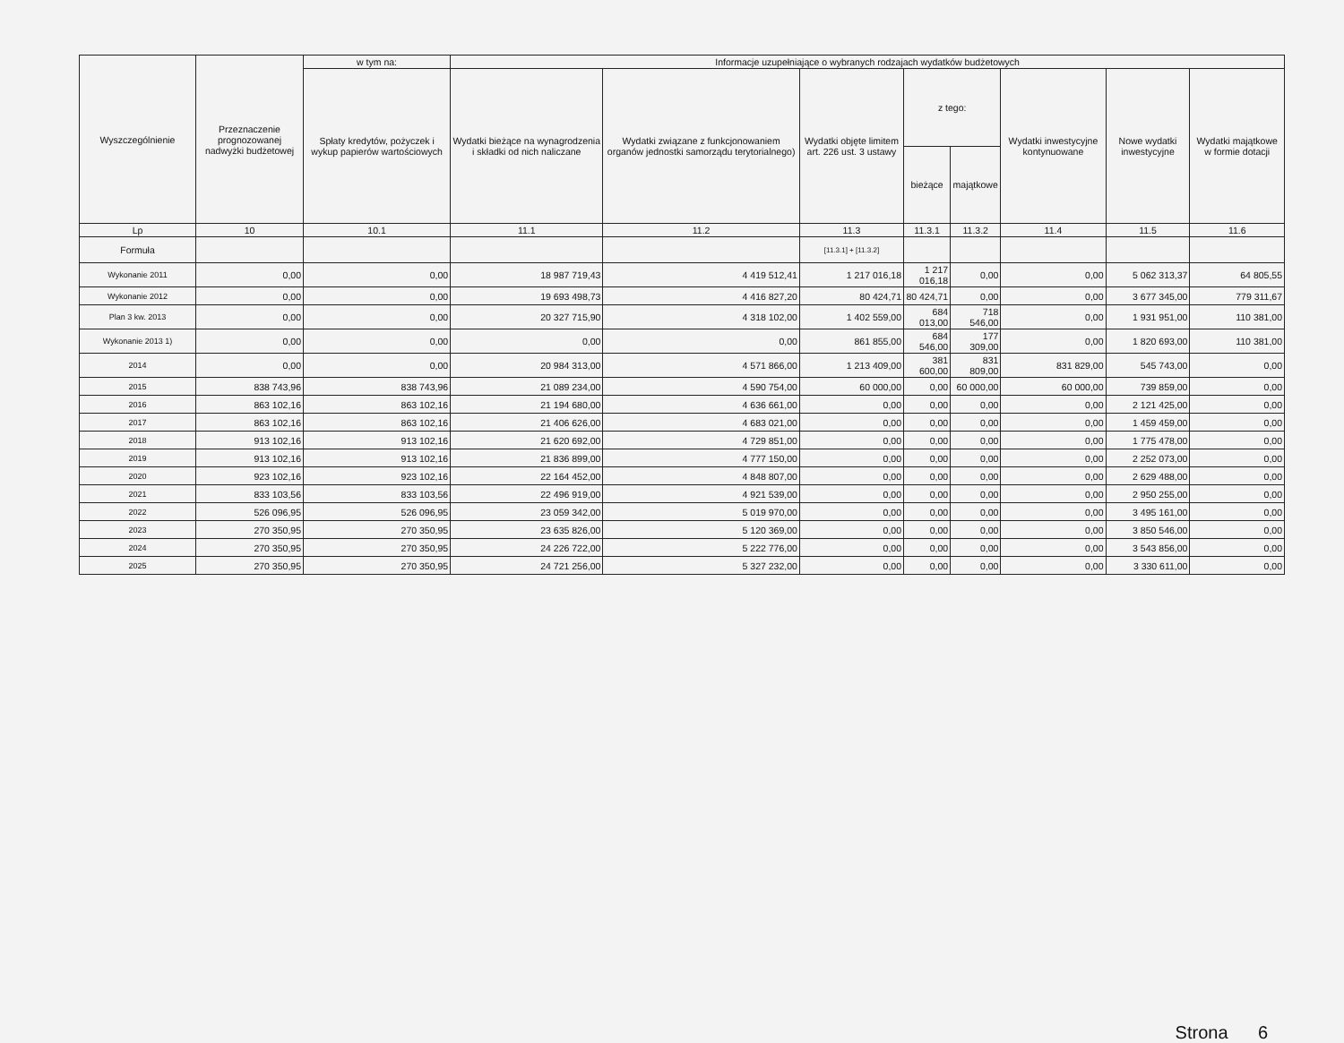| Wyszczególnienie | Przeznaczenie prognozowanej nadwyżki budżetowej | w tym na: | Informacje uzupełniające o wybranych rodzajach wydatków budżetowych | | | | | | | |
| --- | --- | --- | --- | --- | --- | --- | --- | --- | --- | --- |
| | | Spłaty kredytów, pożyczek i wykup papierów wartościowych | Wydatki bieżące na wynagrodzenia i składki od nich naliczane | Wydatki związane z funkcjonowaniem organów jednostki samorządu terytorialnego) | Wydatki objęte limitem art. 226 ust. 3 ustawy | z tego: | | Wydatki inwestycyjne kontynuowane | Nowe wydatki inwestycyjne | Wydatki majątkowe w formie dotacji |
| | | | | | | bieżące | majątkowe | | | |
| Lp | 10 | 10.1 | 11.1 | 11.2 | 11.3 | 11.3.1 | 11.3.2 | 11.4 | 11.5 | 11.6 |
| Formuła | | | | | [11.3.1] + [11.3.2] | | | | | |
| Wykonanie 2011 | 0,00 | 0,00 | 18 987 719,43 | 4 419 512,41 | 1 217 016,18 | 1 217 016,18 | 0,00 | 0,00 | 5 062 313,37 | 64 805,55 |
| Wykonanie 2012 | 0,00 | 0,00 | 19 693 498,73 | 4 416 827,20 | 80 424,71 | 80 424,71 | 0,00 | 0,00 | 3 677 345,00 | 779 311,67 |
| Plan 3 kw. 2013 | 0,00 | 0,00 | 20 327 715,90 | 4 318 102,00 | 1 402 559,00 | 684 013,00 | 718 546,00 | 0,00 | 1 931 951,00 | 110 381,00 |
| Wykonanie 2013 1) | 0,00 | 0,00 | 0,00 | 0,00 | 861 855,00 | 684 546,00 | 177 309,00 | 0,00 | 1 820 693,00 | 110 381,00 |
| 2014 | 0,00 | 0,00 | 20 984 313,00 | 4 571 866,00 | 1 213 409,00 | 381 600,00 | 831 809,00 | 831 829,00 | 545 743,00 | 0,00 |
| 2015 | 838 743,96 | 838 743,96 | 21 089 234,00 | 4 590 754,00 | 60 000,00 | 0,00 | 60 000,00 | 60 000,00 | 739 859,00 | 0,00 |
| 2016 | 863 102,16 | 863 102,16 | 21 194 680,00 | 4 636 661,00 | 0,00 | 0,00 | 0,00 | 0,00 | 2 121 425,00 | 0,00 |
| 2017 | 863 102,16 | 863 102,16 | 21 406 626,00 | 4 683 021,00 | 0,00 | 0,00 | 0,00 | 0,00 | 1 459 459,00 | 0,00 |
| 2018 | 913 102,16 | 913 102,16 | 21 620 692,00 | 4 729 851,00 | 0,00 | 0,00 | 0,00 | 0,00 | 1 775 478,00 | 0,00 |
| 2019 | 913 102,16 | 913 102,16 | 21 836 899,00 | 4 777 150,00 | 0,00 | 0,00 | 0,00 | 0,00 | 2 252 073,00 | 0,00 |
| 2020 | 923 102,16 | 923 102,16 | 22 164 452,00 | 4 848 807,00 | 0,00 | 0,00 | 0,00 | 0,00 | 2 629 488,00 | 0,00 |
| 2021 | 833 103,56 | 833 103,56 | 22 496 919,00 | 4 921 539,00 | 0,00 | 0,00 | 0,00 | 0,00 | 2 950 255,00 | 0,00 |
| 2022 | 526 096,95 | 526 096,95 | 23 059 342,00 | 5 019 970,00 | 0,00 | 0,00 | 0,00 | 0,00 | 3 495 161,00 | 0,00 |
| 2023 | 270 350,95 | 270 350,95 | 23 635 826,00 | 5 120 369,00 | 0,00 | 0,00 | 0,00 | 0,00 | 3 850 546,00 | 0,00 |
| 2024 | 270 350,95 | 270 350,95 | 24 226 722,00 | 5 222 776,00 | 0,00 | 0,00 | 0,00 | 0,00 | 3 543 856,00 | 0,00 |
| 2025 | 270 350,95 | 270 350,95 | 24 721 256,00 | 5 327 232,00 | 0,00 | 0,00 | 0,00 | 0,00 | 3 330 611,00 | 0,00 |
Strona 6